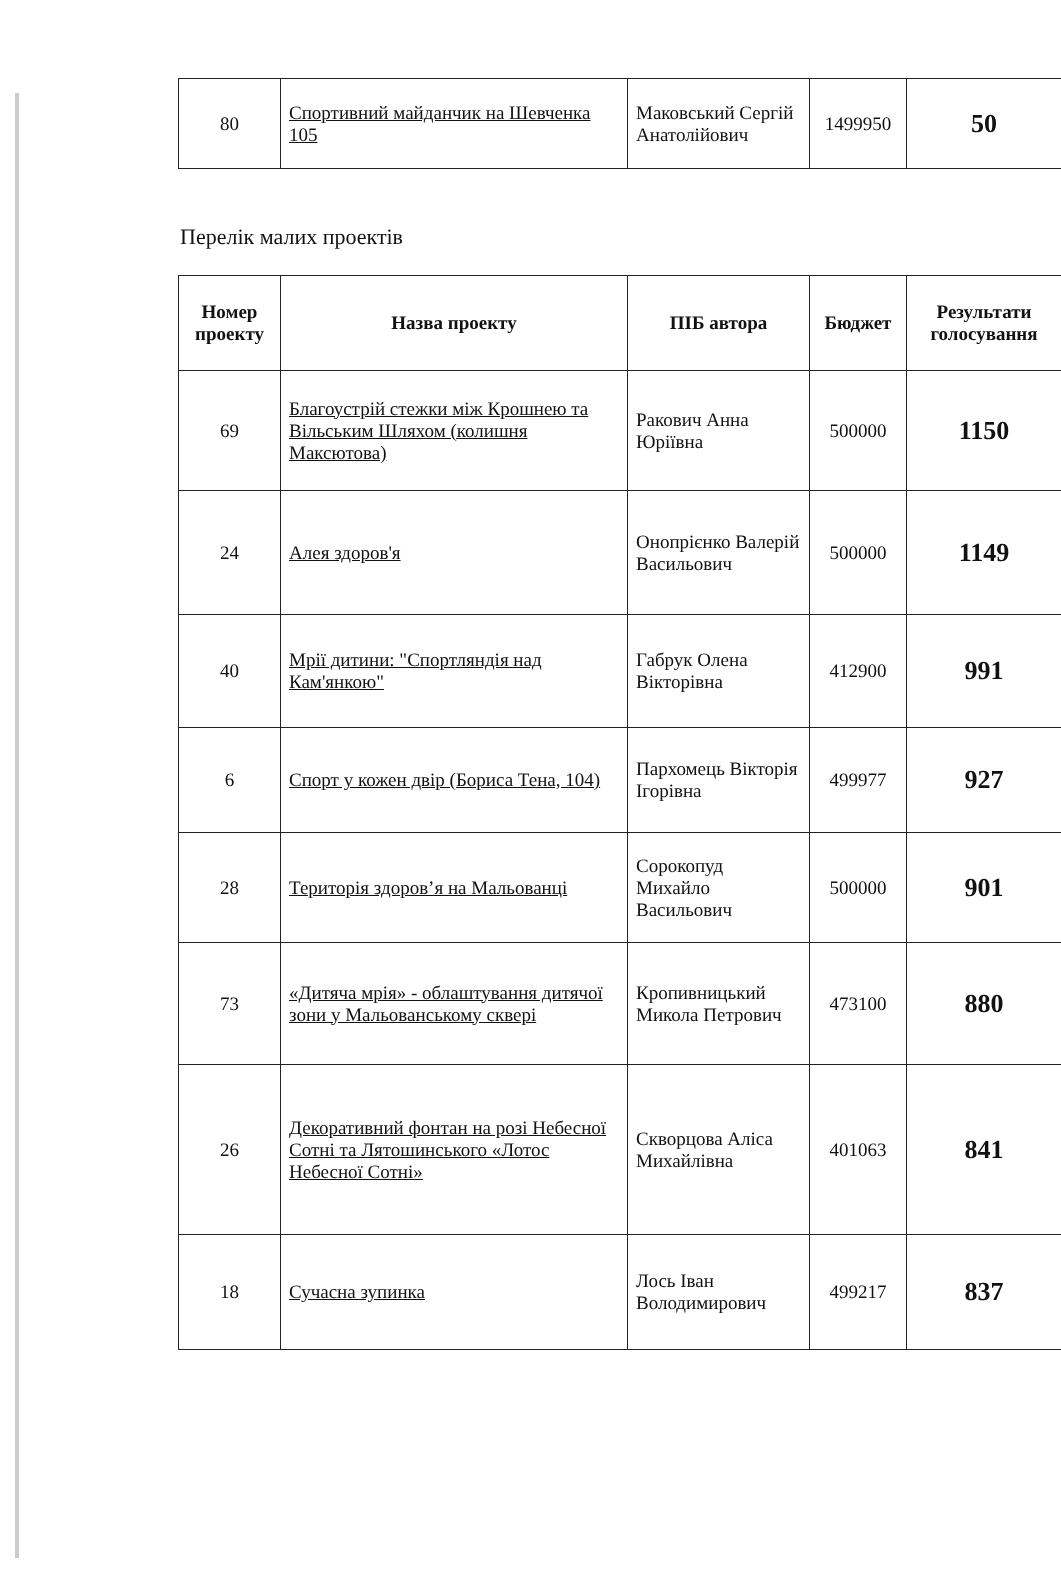| 80 | Спортивний майданчик на Шевченка 105 | Маковський Сергій Анатолійович | 1499950 | 50 |
Перелік малих проектів
| Номер проекту | Назва проекту | ПІБ автора | Бюджет | Результати голосування |
| --- | --- | --- | --- | --- |
| 69 | Благоустрій стежки між Крошнею та Вільським Шляхом (колишня Максютова) | Ракович Анна Юріївна | 500000 | 1150 |
| 24 | Алея здоров'я | Онопрієнко Валерій Васильович | 500000 | 1149 |
| 40 | Мрії дитини: "Спортляндія над Кам'янкою" | Габрук Олена Вікторівна | 412900 | 991 |
| 6 | Спорт у кожен двір (Бориса Тена, 104) | Пархомець Вікторія Ігорівна | 499977 | 927 |
| 28 | Територія здоров’я на Мальованці | Сорокопуд Михайло Васильович | 500000 | 901 |
| 73 | «Дитяча мрія» - облаштування дитячої зони у Мальованському сквері | Кропивницький Микола Петрович | 473100 | 880 |
| 26 | Декоративний фонтан на розі Небесної Сотні та Лятошинського «Лотос Небесної Сотні» | Скворцова Аліса Михайлівна | 401063 | 841 |
| 18 | Сучасна зупинка | Лось Іван Володимирович | 499217 | 837 |